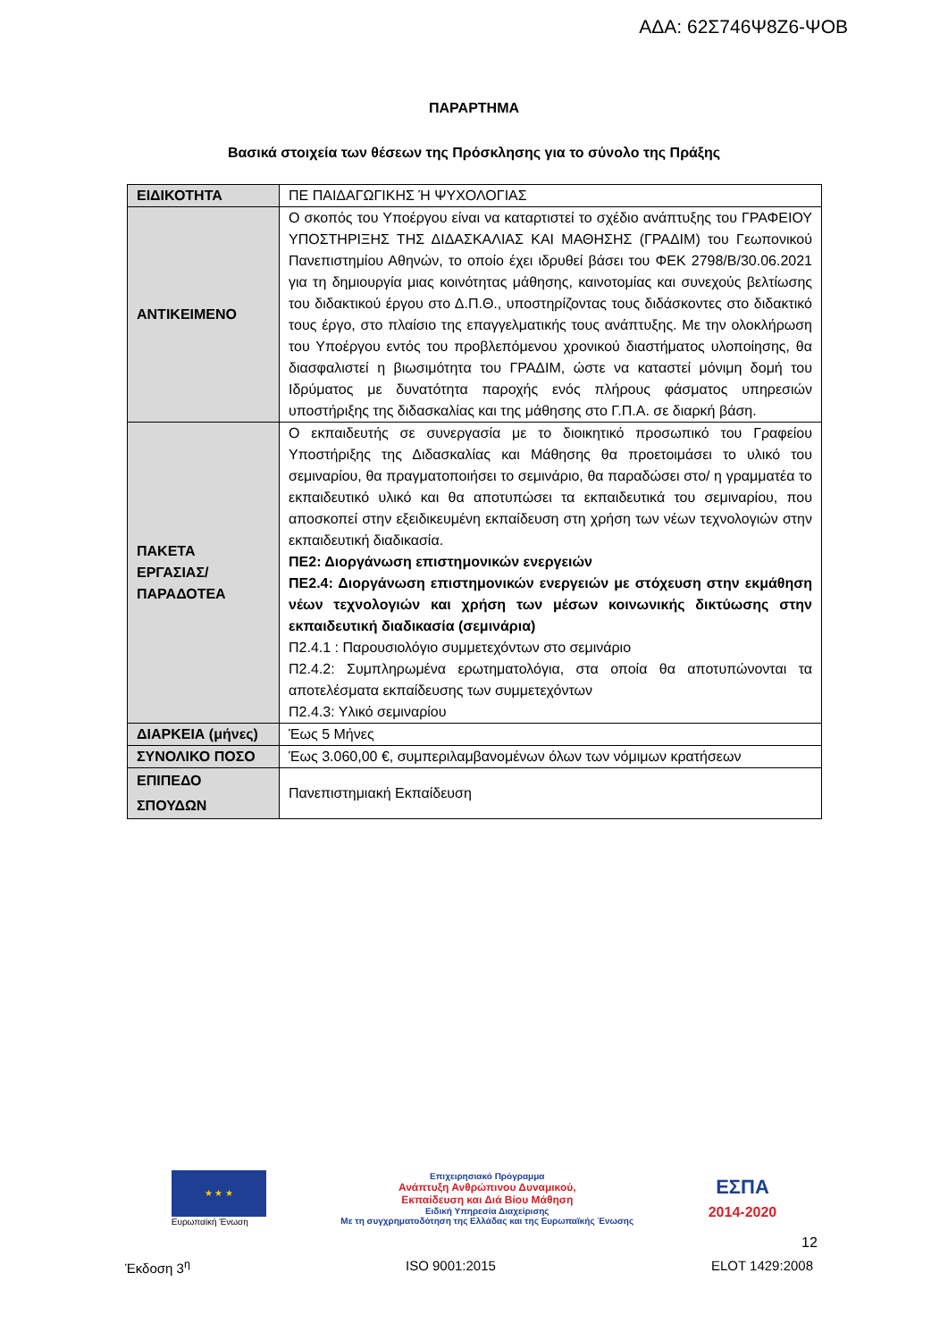ΑΔΑ: 62Σ746Ψ8Ζ6-ΨΟΒ
ΠΑΡΑΡΤΗΜΑ
Βασικά στοιχεία των θέσεων της Πρόσκλησης για το σύνολο της Πράξης
| ΕΙΔΙΚΟΤΗΤΑ | ΠΕ ΠΑΙΔΑΓΩΓΙΚΗΣ Ή ΨΥΧΟΛΟΓΙΑΣ |
| ΑΝΤΙΚΕΙΜΕΝΟ | Ο σκοπός του Υποέργου είναι να καταρτιστεί το σχέδιο ανάπτυξης του ΓΡΑΦΕΙΟΥ ΥΠΟΣΤΗΡΙΞΗΣ ΤΗΣ ΔΙΔΑΣΚΑΛΙΑΣ ΚΑΙ ΜΑΘΗΣΗΣ (ΓΡΑΔΙΜ) του Γεωπονικού Πανεπιστημίου Αθηνών, το οποίο έχει ιδρυθεί βάσει του ΦΕΚ 2798/Β/30.06.2021 για τη δημιουργία μιας κοινότητας μάθησης, καινοτομίας και συνεχούς βελτίωσης του διδακτικού έργου στο Δ.Π.Θ., υποστηρίζοντας τους διδάσκοντες στο διδακτικό τους έργο, στο πλαίσιο της επαγγελματικής τους ανάπτυξης. Με την ολοκλήρωση του Υποέργου εντός του προβλεπόμενου χρονικού διαστήματος υλοποίησης, θα διασφαλιστεί η βιωσιμότητα του ΓΡΑΔΙΜ, ώστε να καταστεί μόνιμη δομή του Ιδρύματος με δυνατότητα παροχής ενός πλήρους φάσματος υπηρεσιών υποστήριξης της διδασκαλίας και της μάθησης στο Γ.Π.Α. σε διαρκή βάση. |
| ΠΑΚΕΤΑ ΕΡΓΑΣΙΑΣ/ ΠΑΡΑΔΟΤΕΑ | Ο εκπαιδευτής σε συνεργασία με το διοικητικό προσωπικό του Γραφείου Υποστήριξης της Διδασκαλίας και Μάθησης θα προετοιμάσει το υλικό του σεμιναρίου, θα πραγματοποιήσει το σεμινάριο, θα παραδώσει στο/ η γραμματέα το εκπαιδευτικό υλικό και θα αποτυπώσει τα εκπαιδευτικά του σεμιναρίου, που αποσκοπεί στην εξειδικευμένη εκπαίδευση στη χρήση των νέων τεχνολογιών στην εκπαιδευτική διαδικασία. ΠΕ2: Διοργάνωση επιστημονικών ενεργειών ΠΕ2.4: Διοργάνωση επιστημονικών ενεργειών με στόχευση στην εκμάθηση νέων τεχνολογιών και χρήση των μέσων κοινωνικής δικτύωσης στην εκπαιδευτική διαδικασία (σεμινάρια) Π2.4.1 : Παρουσιολόγιο συμμετεχόντων στο σεμινάριο Π2.4.2: Συμπληρωμένα ερωτηματολόγια, στα οποία θα αποτυπώνονται τα αποτελέσματα εκπαίδευσης των συμμετεχόντων Π2.4.3: Υλικό σεμιναρίου |
| ΔΙΑΡΚΕΙΑ (μήνες) | Έως 5 Μήνες |
| ΣΥΝΟΛΙΚΟ ΠΟΣΟ | Έως 3.060,00 €, συμπεριλαμβανομένων όλων των νόμιμων κρατήσεων |
| ΕΠΙΠΕΔΟ ΣΠΟΥΔΩΝ | Πανεπιστημιακή Εκπαίδευση |
★ ★ ★
Ευρωπαϊκή Ένωση
Επιχειρησιακό Πρόγραμμα
Ανάπτυξη Ανθρώπινου Δυναμικού,
Εκπαίδευση και Διά Βίου Μάθηση
Ειδική Υπηρεσία Διαχείρισης
Με τη συγχρηματοδότηση της Ελλάδας και της Ευρωπαϊκής Ένωσης
ΕΣΠΑ
2014-2020
12
Έκδοση 3<sup>η</sup> ISO 9001:2015 ELOT 1429:2008